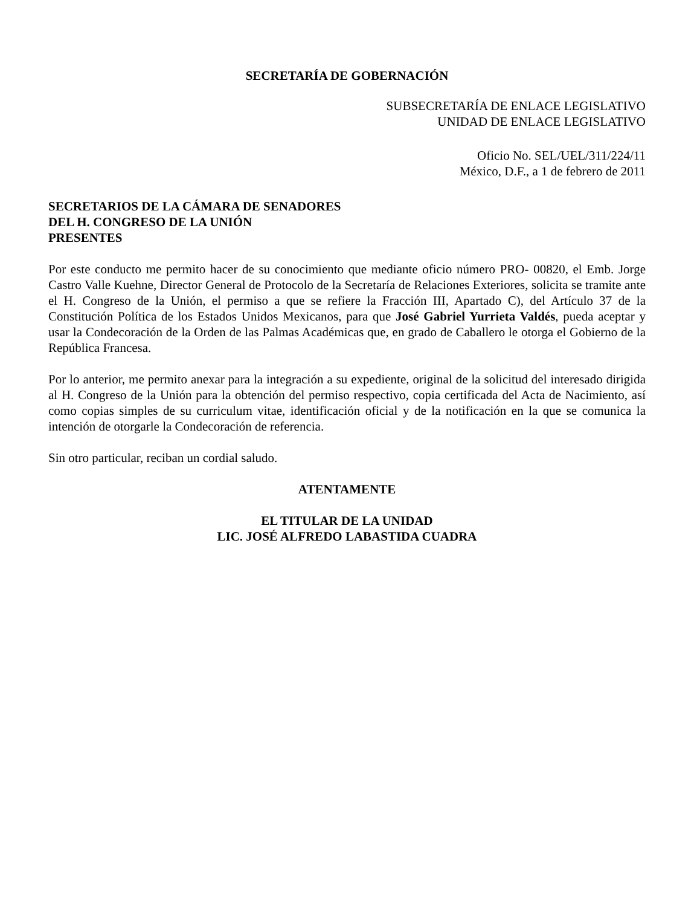SECRETARÍA DE GOBERNACIÓN
SUBSECRETARÍA DE ENLACE LEGISLATIVO
UNIDAD DE ENLACE LEGISLATIVO
Oficio No. SEL/UEL/311/224/11
México, D.F., a 1 de febrero de 2011
SECRETARIOS DE LA CÁMARA DE SENADORES
DEL H. CONGRESO DE LA UNIÓN
PRESENTES
Por este conducto me permito hacer de su conocimiento que mediante oficio número PRO- 00820, el Emb. Jorge Castro Valle Kuehne, Director General de Protocolo de la Secretaría de Relaciones Exteriores, solicita se tramite ante el H. Congreso de la Unión, el permiso a que se refiere la Fracción III, Apartado C), del Artículo 37 de la Constitución Política de los Estados Unidos Mexicanos, para que José Gabriel Yurrieta Valdés, pueda aceptar y usar la Condecoración de la Orden de las Palmas Académicas que, en grado de Caballero le otorga el Gobierno de la República Francesa.
Por lo anterior, me permito anexar para la integración a su expediente, original de la solicitud del interesado dirigida al H. Congreso de la Unión para la obtención del permiso respectivo, copia certificada del Acta de Nacimiento, así como copias simples de su curriculum vitae, identificación oficial y de la notificación en la que se comunica la intención de otorgarle la Condecoración de referencia.
Sin otro particular, reciban un cordial saludo.
ATENTAMENTE
EL TITULAR DE LA UNIDAD
LIC. JOSÉ ALFREDO LABASTIDA CUADRA